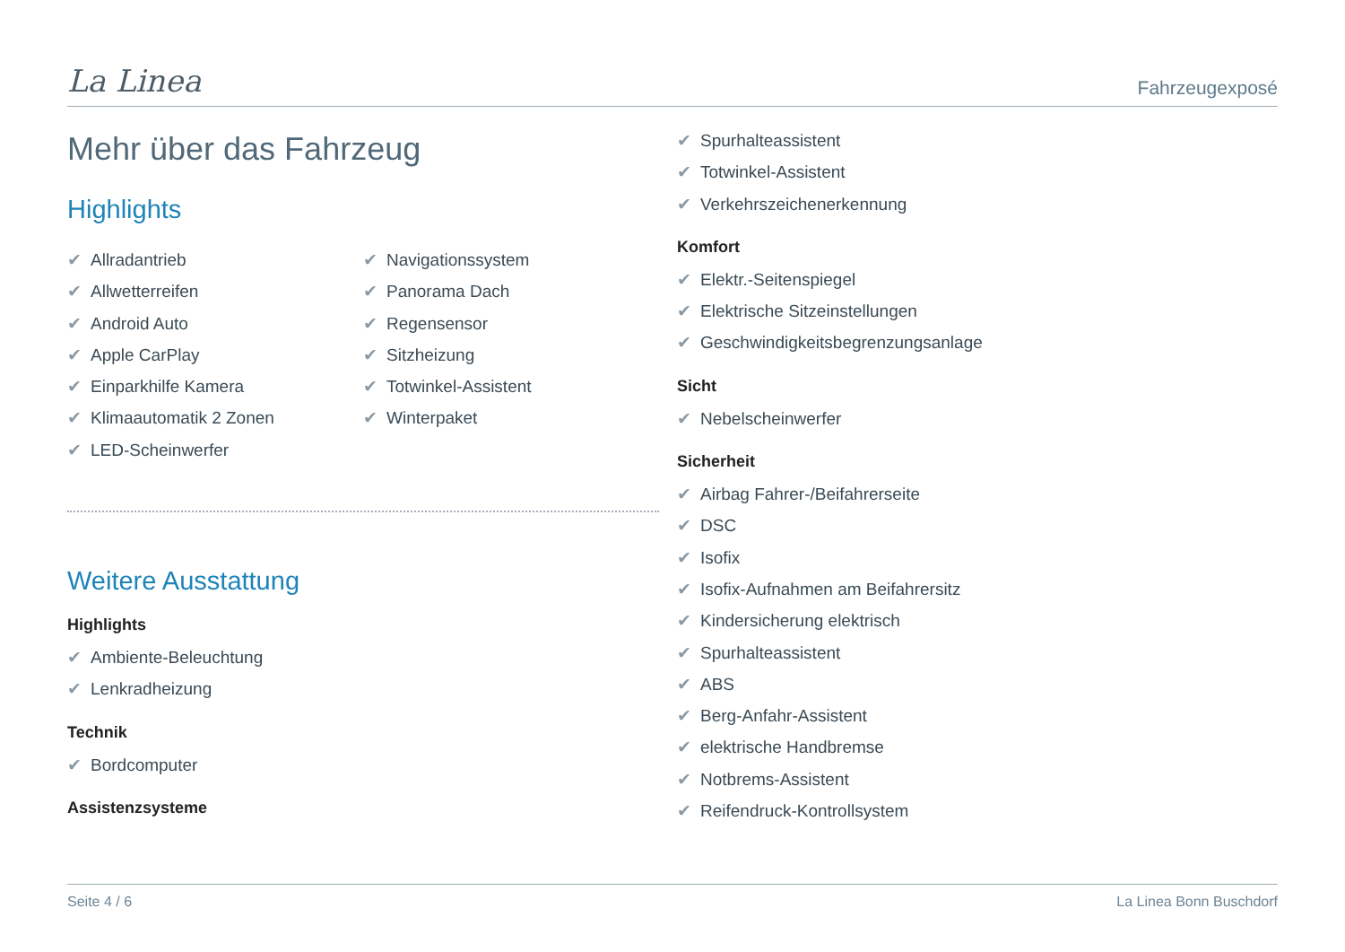La Linea
Fahrzeugexposé
Mehr über das Fahrzeug
Highlights
✔ Allradantrieb
✔ Allwetterreifen
✔ Android Auto
✔ Apple CarPlay
✔ Einparkhilfe Kamera
✔ Klimaautomatik 2 Zonen
✔ LED-Scheinwerfer
✔ Navigationssystem
✔ Panorama Dach
✔ Regensensor
✔ Sitzheizung
✔ Totwinkel-Assistent
✔ Winterpaket
Weitere Ausstattung
Highlights
✔ Ambiente-Beleuchtung
✔ Lenkradheizung
Technik
✔ Bordcomputer
Assistenzsysteme
✔ Spurhalteassistent
✔ Totwinkel-Assistent
✔ Verkehrszeichenerkennung
Komfort
✔ Elektr.-Seitenspiegel
✔ Elektrische Sitzeinstellungen
✔ Geschwindigkeitsbegrenzungsanlage
Sicht
✔ Nebelscheinwerfer
Sicherheit
✔ Airbag Fahrer-/Beifahrerseite
✔ DSC
✔ Isofix
✔ Isofix-Aufnahmen am Beifahrersitz
✔ Kindersicherung elektrisch
✔ Spurhalteassistent
✔ ABS
✔ Berg-Anfahr-Assistent
✔ elektrische Handbremse
✔ Notbrems-Assistent
✔ Reifendruck-Kontrollsystem
Seite 4 / 6 La Linea Bonn Buschdorf